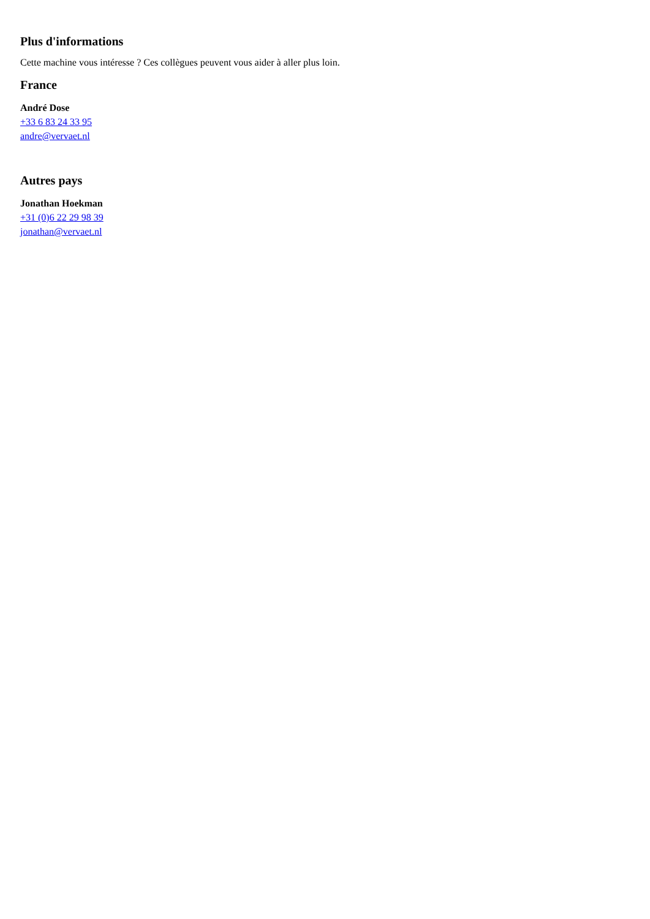Plus d'informations
Cette machine vous intéresse ? Ces collègues peuvent vous aider à aller plus loin.
France
André Dose
+33 6 83 24 33 95
andre@vervaet.nl
Autres pays
Jonathan Hoekman
+31 (0)6 22 29 98 39
jonathan@vervaet.nl